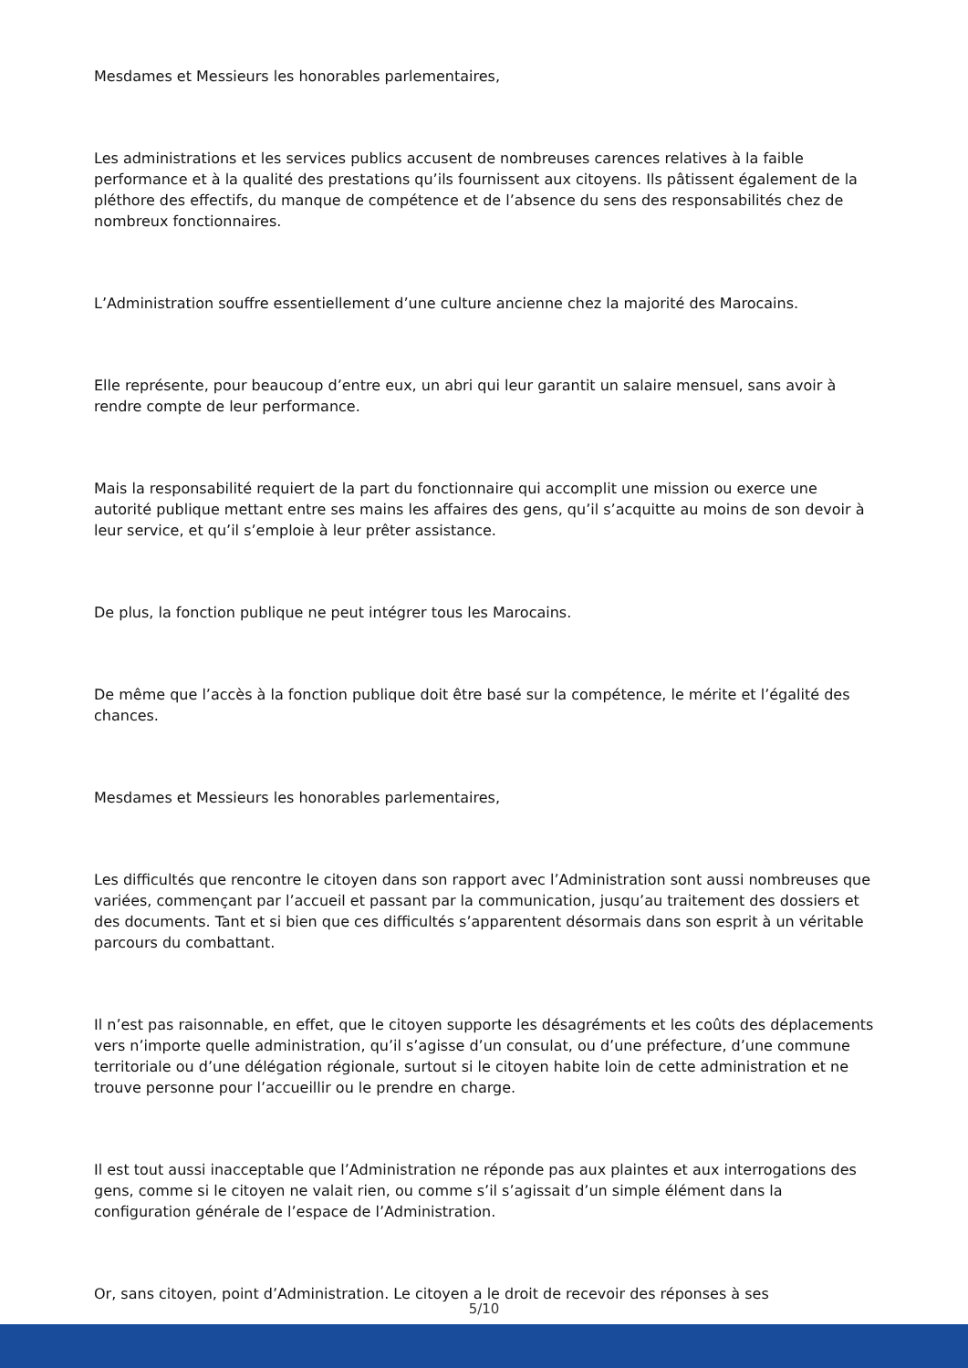Mesdames et Messieurs les honorables parlementaires,
Les administrations et les services publics accusent de nombreuses carences relatives à la faible performance et à la qualité des prestations qu’ils fournissent aux citoyens. Ils pâtissent également de la pléthore des effectifs, du manque de compétence et de l’absence du sens des responsabilités chez de nombreux fonctionnaires.
L’Administration souffre essentiellement d’une culture ancienne chez la majorité des Marocains.
Elle représente, pour beaucoup d’entre eux, un abri qui leur garantit un salaire mensuel, sans avoir à rendre compte de leur performance.
Mais la responsabilité requiert de la part du fonctionnaire qui accomplit une mission ou exerce une autorité publique mettant entre ses mains les affaires des gens, qu’il s’acquitte au moins de son devoir à leur service, et qu’il s’emploie à leur prêter assistance.
De plus, la fonction publique ne peut intégrer tous les Marocains.
De même que l’accès à la fonction publique doit être basé sur la compétence, le mérite et l’égalité des chances.
Mesdames et Messieurs les honorables parlementaires,
Les difficultés que rencontre le citoyen dans son rapport avec l’Administration sont aussi nombreuses que variées, commençant par l’accueil et passant par la communication, jusqu’au traitement des dossiers et des documents. Tant et si bien que ces difficultés s’apparentent désormais dans son esprit à un véritable parcours du combattant.
Il n’est pas raisonnable, en effet, que le citoyen supporte les désagréments et les coûts des déplacements vers n’importe quelle administration, qu’il s’agisse d’un consulat, ou d’une préfecture, d’une commune territoriale ou d’une délégation régionale, surtout si le citoyen habite loin de cette administration et ne trouve personne pour l’accueillir ou le prendre en charge.
Il est tout aussi inacceptable que l’Administration ne réponde pas aux plaintes et aux interrogations des gens, comme si le citoyen ne valait rien, ou comme s’il s’agissait d’un simple élément dans la configuration générale de l’espace de l’Administration.
Or, sans citoyen, point d’Administration. Le citoyen a le droit de recevoir des réponses à ses
5/10